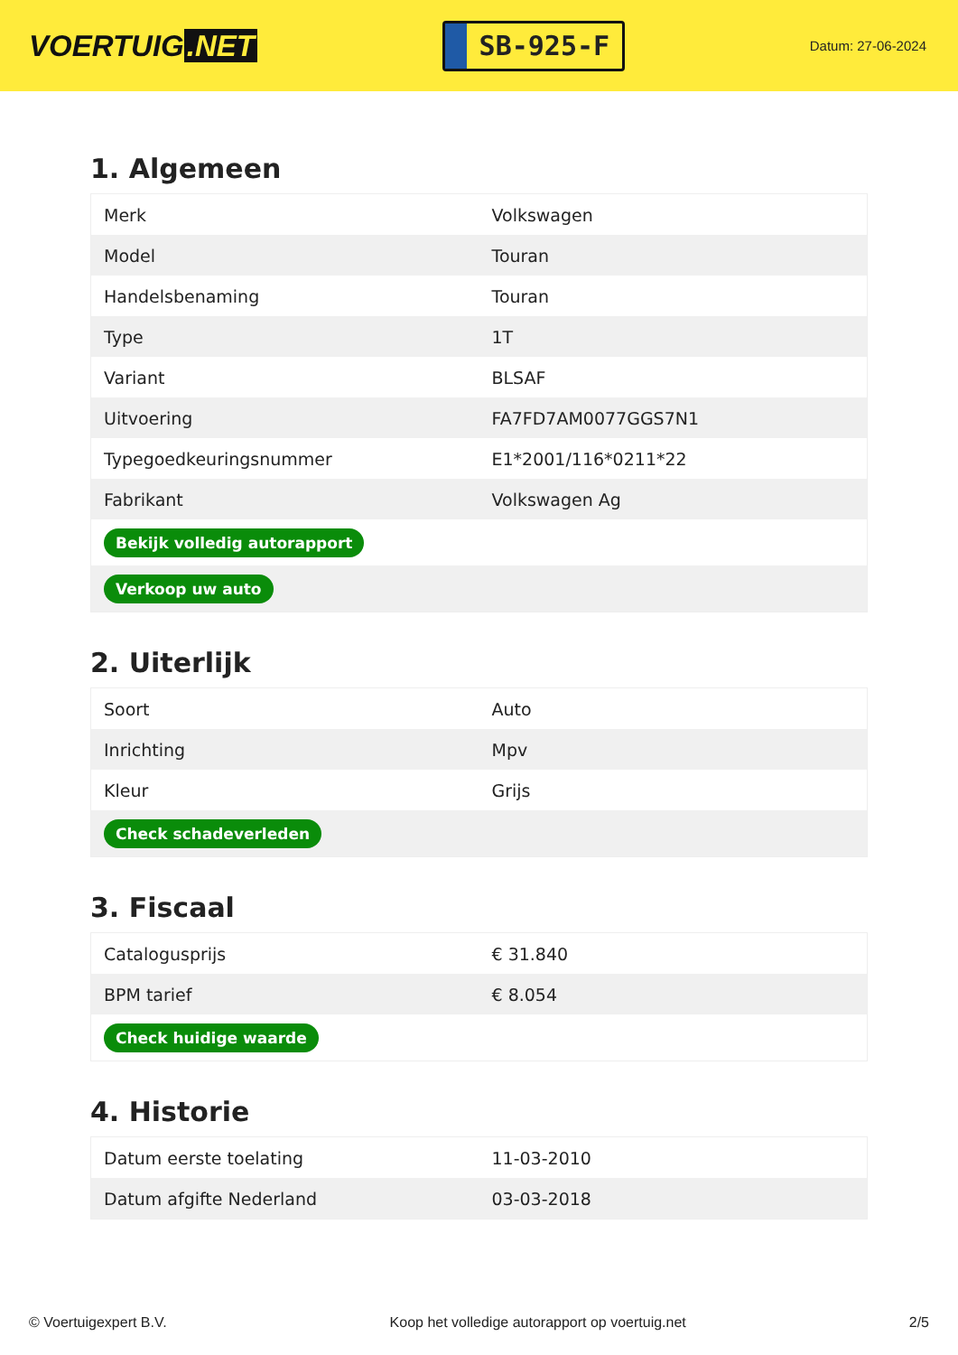VOERTUIG.NET
SB-925-F
Datum: 27-06-2024
1. Algemeen
| Merk | Volkswagen |
| Model | Touran |
| Handelsbenaming | Touran |
| Type | 1T |
| Variant | BLSAF |
| Uitvoering | FA7FD7AM0077GGS7N1 |
| Typegoedkeuringsnummer | E1*2001/116*0211*22 |
| Fabrikant | Volkswagen Ag |
| Bekijk volledig autorapport | |
| Verkoop uw auto | |
2. Uiterlijk
| Soort | Auto |
| Inrichting | Mpv |
| Kleur | Grijs |
| Check schadeverleden | |
3. Fiscaal
| Catalogusprijs | € 31.840 |
| BPM tarief | € 8.054 |
| Check huidige waarde | |
4. Historie
| Datum eerste toelating | 11-03-2010 |
| Datum afgifte Nederland | 03-03-2018 |
© Voertuigexpert B.V. Koop het volledige autorapport op voertuig.net 2/5